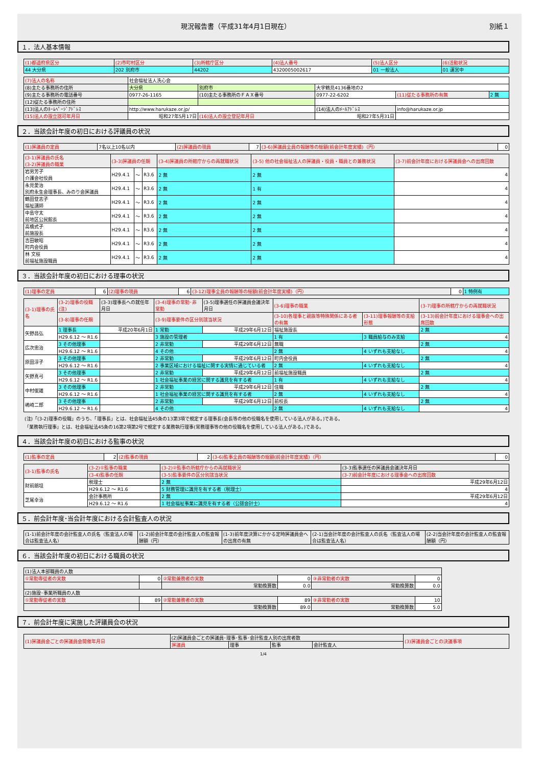現況報告書（平成31年4月1日現在） 別紙１
１．法人基本情報
| (1)都道府県区分 | (2)市町村区分 | (3)所轄庁区分 | (4)法人番号 | (5)法人区分 | (6)活動状況 |
| --- | --- | --- | --- | --- | --- |
| 44 大分県 | 202 別府市 | 44202 | 4320005002617 | 01 一般法人 | 01 運営中 |
| (7)法人の名称 | 社会福祉法人洗心会 | | | | |
| (8)主たる事務所の住所 | 大分県 | 別府市 | 大字鶴見4136番地の2 | | |
| (9)主たる事務所の電話番号 | 0977-26-1165 | (10)主たる事務所のＦＡＸ番号 | 0977-22-6202 | (11)従たる事務所の有無 | 2 無 |
| (12)従たる事務所の住所 | | | | | |
| (13)法人のﾎｰﾑﾍﾟｰｼﾞｱﾄﾞﾚｽ | http://www.harukaze.or.jp/ | | (14)法人のﾒｰﾙｱﾄﾞﾚｽ | info@harukaze.or.jp | |
| (15)法人の設立認可年月日 | 昭和27年5月17日 | (16)法人の設立登記年月日 | 昭和27年5月31日 | | |
２．当該会計年度の初日における評議員の状況
| (1)評議員の定員 | 7名以上10名以内 | (2)評議員の現員 | 7 | (3-6)評議員全員の報酬等の総額(前会計年度実績)（円） | 0 |
| (3-1)評議員の氏名 (3-2)評議員の職業 | (3-3)評議員の任期 | | | (3-4)評議員の所轄庁からの再就職状況 | (3-5) 他の社会福祉法人の評議員・役員・職員との兼務状況 | (3-7)前会計年度における評議員会への出席回数 |
| --- | --- | --- | --- | --- | --- | --- |
| 岩男芳子 介護会社役員 | H29.4.1 | ～ | R3.6 | 2 無 | 2 無 | 4 |
| 永見愛治 別府永生会理事長、みのり会評議員 | H29.4.1 | ～ | R3.6 | 2 無 | 1 有 | 4 |
| 鶴田登志子 福祉講師 | H29.4.1 | ～ | R3.6 | 2 無 | 2 無 | 4 |
| 中島守太 前地区公民館長 | H29.4.1 | ～ | R3.6 | 2 無 | 2 無 | 4 |
| 高橋式子 前施設長 | H29.4.1 | ～ | R3.6 | 2 無 | 2 無 | 4 |
| 吉田敏昭 町内会役員 | H29.4.1 | ～ | R3.6 | 2 無 | 2 無 | 4 |
| 林 文枝 前福祉施設職員 | H29.4.1 | ～ | R3.6 | 2 無 | 2 無 | 4 |
３．当該会計年度の初日における理事の状況
| (1)理事の定員 | 6 | (2)理事の現員 | 6 | (3-12)理事全員の報酬等の総額(前会計年度実績)（円） | 0 | 1 特例有 |
| (3-1)理事の氏名 | (3-2)理事の役職(注) | (3-3)理事長への就任年月日 | (3-4)理事の常勤･非常勤 | (3-5)理事選任の評議員会議決年月日 | (3-6)理事の職業 | | (3-7)理事の所轄庁からの再就職状況 |
| --- | --- | --- | --- | --- | --- | --- | --- |
| | (3-8)理事の任期 | | (3-9)理事要件の区分別該当状況 | | (3-10)各理事と親族等特殊関係にある者の有無 | (3-11)理事報酬等の支給形態 | (3-13)前会計年度における理事会への出席回数 |
| 矢野昌弘 | 1 理事長 | 平成20年6月1日 | 1 常勤 | 平成29年6月12日 | 福祉施設長 | | 2 無 |
| | H29.6.12 ～ R1.6 | | 3 施設の管理者 | | 1 有 | 3 職員給与のみ支給 | 4 |
| 広次忠治 | 3 その他理事 | | 2 非常勤 | 平成29年6月12日 | 無職 | | 2 無 |
| | H29.6.12 ～ R1.6 | | 4 その他 | | 2 無 | 4 いずれも支給なし | 4 |
| 原田淳子 | 3 その他理事 | | 2 非常勤 | 平成29年6月12日 | 町内会役員 | | 2 無 |
| | H29.6.12 ～ R1.6 | | 2 事業区域における福祉に関する実情に通じている者 | | 2 無 | 4 いずれも支給なし | 4 |
| 矢野真弓 | 3 その他理事 | | 2 非常勤 | 平成29年6月12日 | 前福祉施設職員 | | 2 無 |
| | H29.6.12 ～ R1.6 | | 1 社会福祉事業の経営に関する識見を有する者 | | 1 有 | 4 いずれも支給なし | 4 |
| 中村俊雄 | 3 その他理事 | | 2 非常勤 | 平成29年6月12日 | 住職 | | 2 無 |
| | H29.6.12 ～ R1.6 | | 1 社会福祉事業の経営に関する識見を有する者 | | 2 無 | 4 いずれも支給なし | 4 |
| 嶋崎二郎 | 3 その他理事 | | 2 非常勤 | 平成29年6月12日 | 前校長 | | 2 無 |
| | H29.6.12 ～ R1.6 | | 4 その他 | | 2 無 | 4 いずれも支給なし | 4 |
(注)「(3-2)理事の役職」のうち、「理事長」とは、社会福祉法45条の13第3項で規定する理事長(会長等の他の役職名を使用している法人がある。)である。
「業務執行理事」とは、社会福祉法45条の16第2項第2号で規定する業務執行理事(常務理事等の他の役職名を使用している法人がある。)である。
４．当該会計年度の初日における監事の状況
| (1)監事の定員 | 2 | (2)監事の現員 | 2 | (3-6)監事全員の報酬等の総額(前会計年度実績)（円） | 0 |
| (3-1)監事の氏名 | (3-2)①監事の職業 | (3-2)②監事の所轄庁からの再就職状況 | (3-3)監事選任の評議員会議決年月日 |
| --- | --- | --- | --- |
| | (3-4)監事の任期 | (3-5)監事要件の区分別該当状況 | (3-7)前会計年度における理事会への出席回数 |
| 財前朗坦 | 税理士 | 2 無 | 平成29年6月12日 |
| | H29.6.12 ～ R1.6 | 5 財務管理に識見を有する者（税理士） | 4 |
| 芝尾幸治 | 会計事務所 | 2 無 | 平成29年6月12日 |
| | H29.6.12 ～ R1.6 | 1 社会福祉事業に識見を有する者（公認会計士） | 4 |
５．前会計年度･当会計年度における会計監査人の状況
| (1-1)前会計年度の会計監査人の氏名（監査法人の場合は監査法人名） | (1-2)前会計年度の会計監査人の監査報酬額（円） | (1-3)前年度決算にかかる定時評議員会への出席の有無 | (2-1)当会計年度の会計監査人の氏名（監査法人の場合は監査法人名） | (2-2)当会計年度の会計監査人の監査報酬額（円） |
| --- | --- | --- | --- | --- |
６．当該会計年度の初日における職員の状況
| (1)法人本部職員の人数 | | | | | |
| --- | --- | --- | --- | --- | --- |
| ①常勤専従者の実数 | 0 | ②常勤兼務者の実数 | 0 | ③非常勤者の実数 | 0 |
| | | 常勤換算数 | 0.0 | 常勤換算数 | 0.0 |
| (2)施設･事業所職員の人数 | | | | | |
| ①常勤専従者の実数 | 89 | ②常勤兼務者の実数 | 89 | ③非常勤者の実数 | 10 |
| | | 常勤換算数 | 89.0 | 常勤換算数 | 5.0 |
７．前会計年度に実施した評議員会の状況
| (1)評議員会ごとの評議員会開催年月日 | (2)評議員会ごとの評議員･理事･監事･会計監査人別の出席者数 | | | | (3)評議員会ごとの決議事項 |
| --- | --- | --- | --- | --- | --- |
| | 評議員 | 理事 | 監事 | 会計監査人 | |
1/4